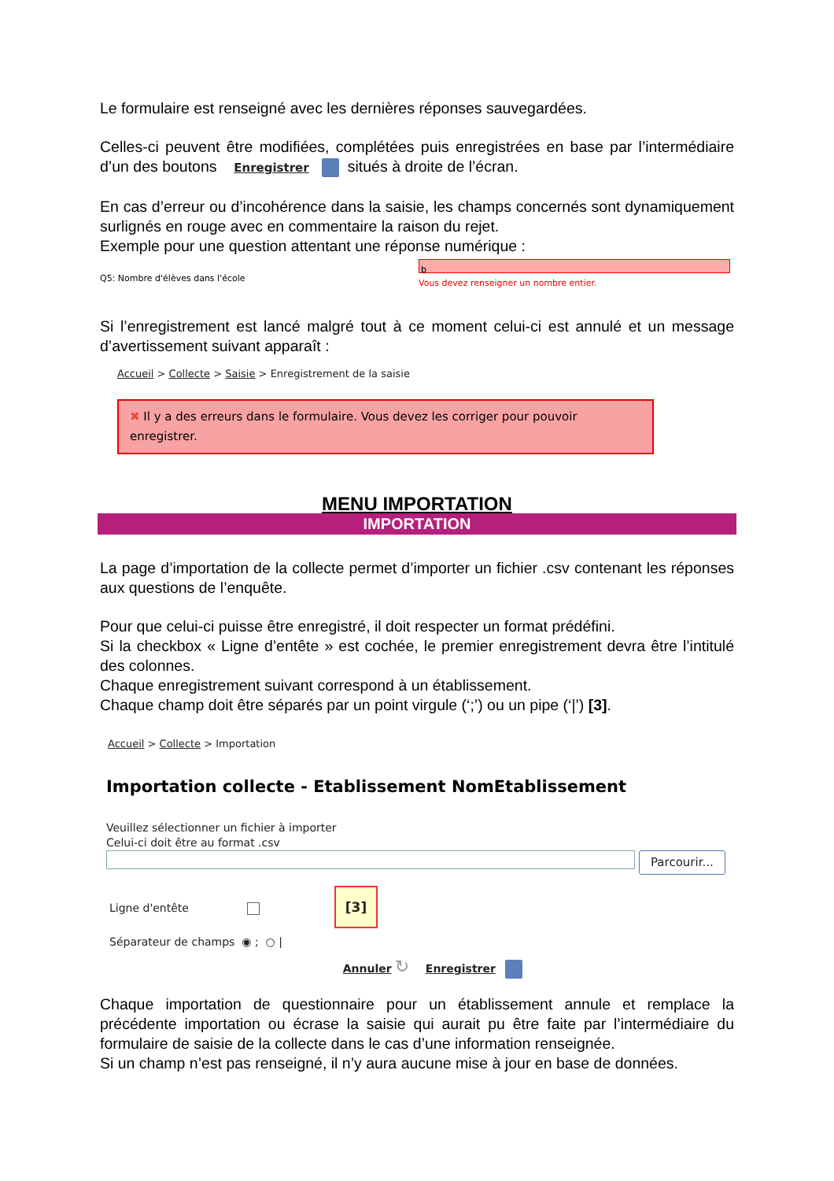Le formulaire est renseigné avec les dernières réponses sauvegardées.
Celles-ci peuvent être modifiées, complétées puis enregistrées en base par l’intermédiaire d’un des boutons Enregistrer situés à droite de l’écran.
En cas d’erreur ou d’incohérence dans la saisie, les champs concernés sont dynamiquement surlignés en rouge avec en commentaire la raison du rejet.
Exemple pour une question attentant une réponse numérique :
Q5: Nombre d'élèves dans l'école
b
Vous devez renseigner un nombre entier.
Si l’enregistrement est lancé malgré tout à ce moment celui-ci est annulé et un message d’avertissement suivant apparaît :
Accueil > Collecte > Saisie > Enregistrement de la saisie
✖ Il y a des erreurs dans le formulaire. Vous devez les corriger pour pouvoir enregistrer.
MENU IMPORTATION
IMPORTATION
La page d’importation de la collecte permet d’importer un fichier .csv contenant les réponses aux questions de l’enquête.
Pour que celui-ci puisse être enregistré, il doit respecter un format prédéfini.
Si la checkbox « Ligne d’entête » est cochée, le premier enregistrement devra être l’intitulé des colonnes.
Chaque enregistrement suivant correspond à un établissement.
Chaque champ doit être séparés par un point virgule (‘;’) ou un pipe (‘|’) [3].
Accueil > Collecte > Importation
Importation collecte - Etablissement NomEtablissement
Veuillez sélectionner un fichier à importer
Celui-ci doit être au format .csv
Parcourir...
Ligne d'entête [3]
Séparateur de champs ◉ ; ○ |
Annuler ↻ Enregistrer
Chaque importation de questionnaire pour un établissement annule et remplace la précédente importation ou écrase la saisie qui aurait pu être faite par l’intermédiaire du formulaire de saisie de la collecte dans le cas d’une information renseignée.
Si un champ n’est pas renseigné, il n’y aura aucune mise à jour en base de données.